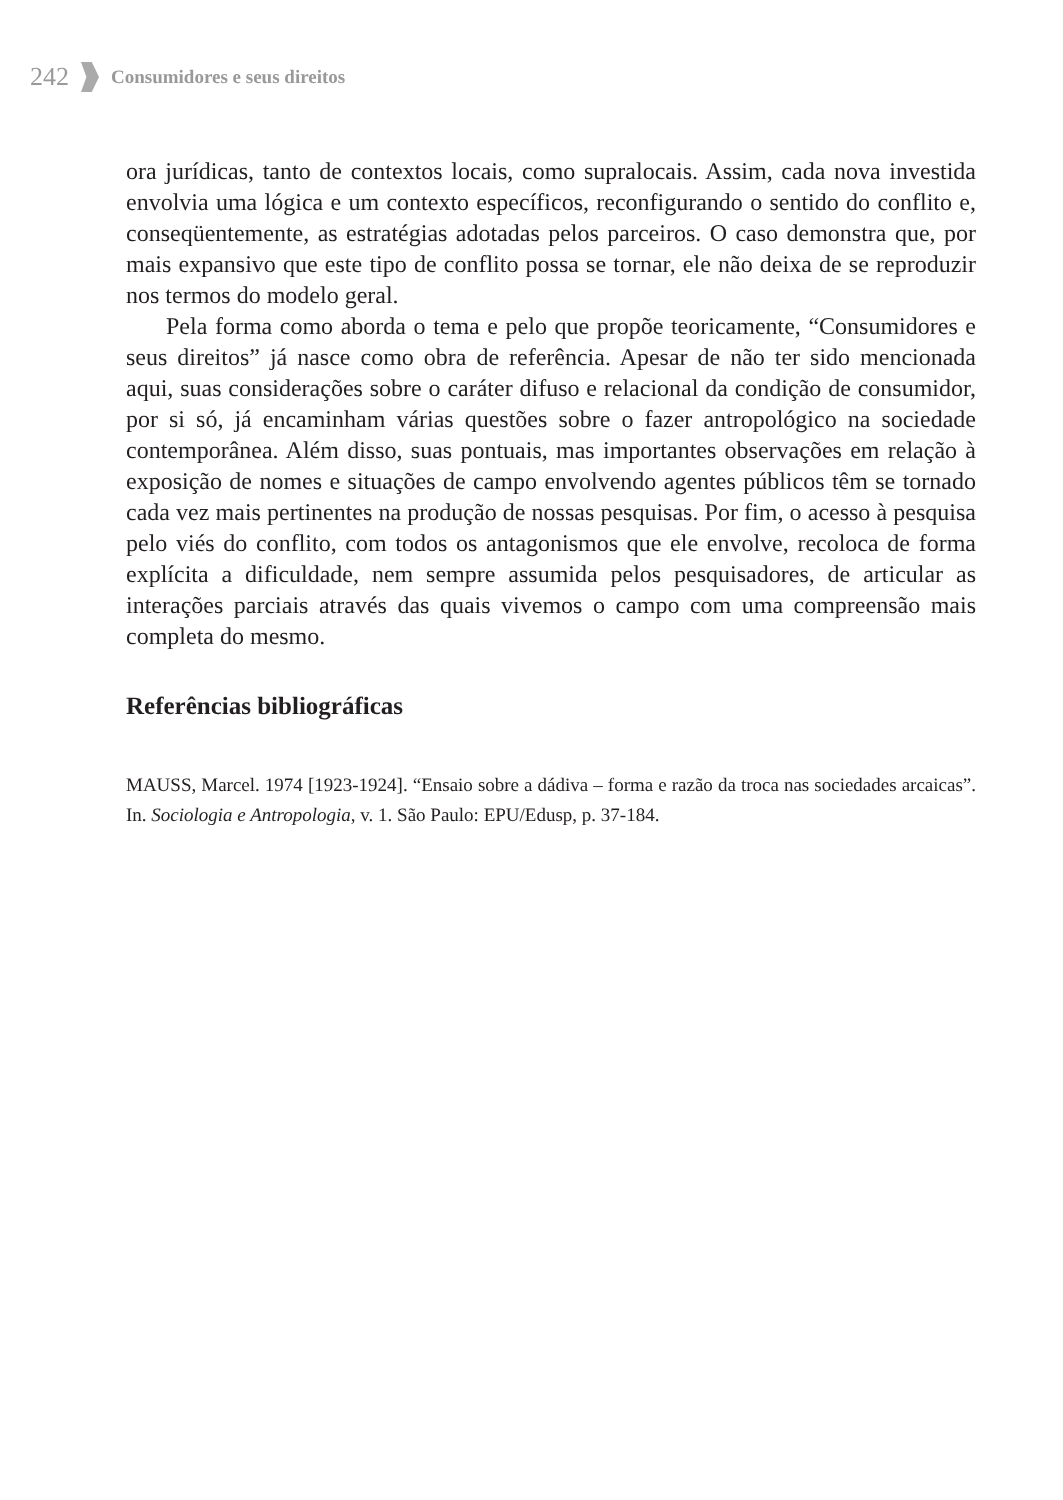242 Consumidores e seus direitos
ora jurídicas, tanto de contextos locais, como supralocais. Assim, cada nova investida envolvia uma lógica e um contexto específicos, reconfigurando o sentido do conflito e, conseqüentemente, as estratégias adotadas pelos parceiros. O caso demonstra que, por mais expansivo que este tipo de conflito possa se tornar, ele não deixa de se reproduzir nos termos do modelo geral.
Pela forma como aborda o tema e pelo que propõe teoricamente, “Consumidores e seus direitos” já nasce como obra de referência. Apesar de não ter sido mencionada aqui, suas considerações sobre o caráter difuso e relacional da condição de consumidor, por si só, já encaminham várias questões sobre o fazer antropológico na sociedade contemporânea. Além disso, suas pontuais, mas importantes observações em relação à exposição de nomes e situações de campo envolvendo agentes públicos têm se tornado cada vez mais pertinentes na produção de nossas pesquisas. Por fim, o acesso à pesquisa pelo viés do conflito, com todos os antagonismos que ele envolve, recoloca de forma explícita a dificuldade, nem sempre assumida pelos pesquisadores, de articular as interações parciais através das quais vivemos o campo com uma compreensão mais completa do mesmo.
Referências bibliográficas
MAUSS, Marcel. 1974 [1923-1924]. “Ensaio sobre a dádiva – forma e razão da troca nas sociedades arcaicas”. In. Sociologia e Antropologia, v. 1. São Paulo: EPU/Edusp, p. 37-184.